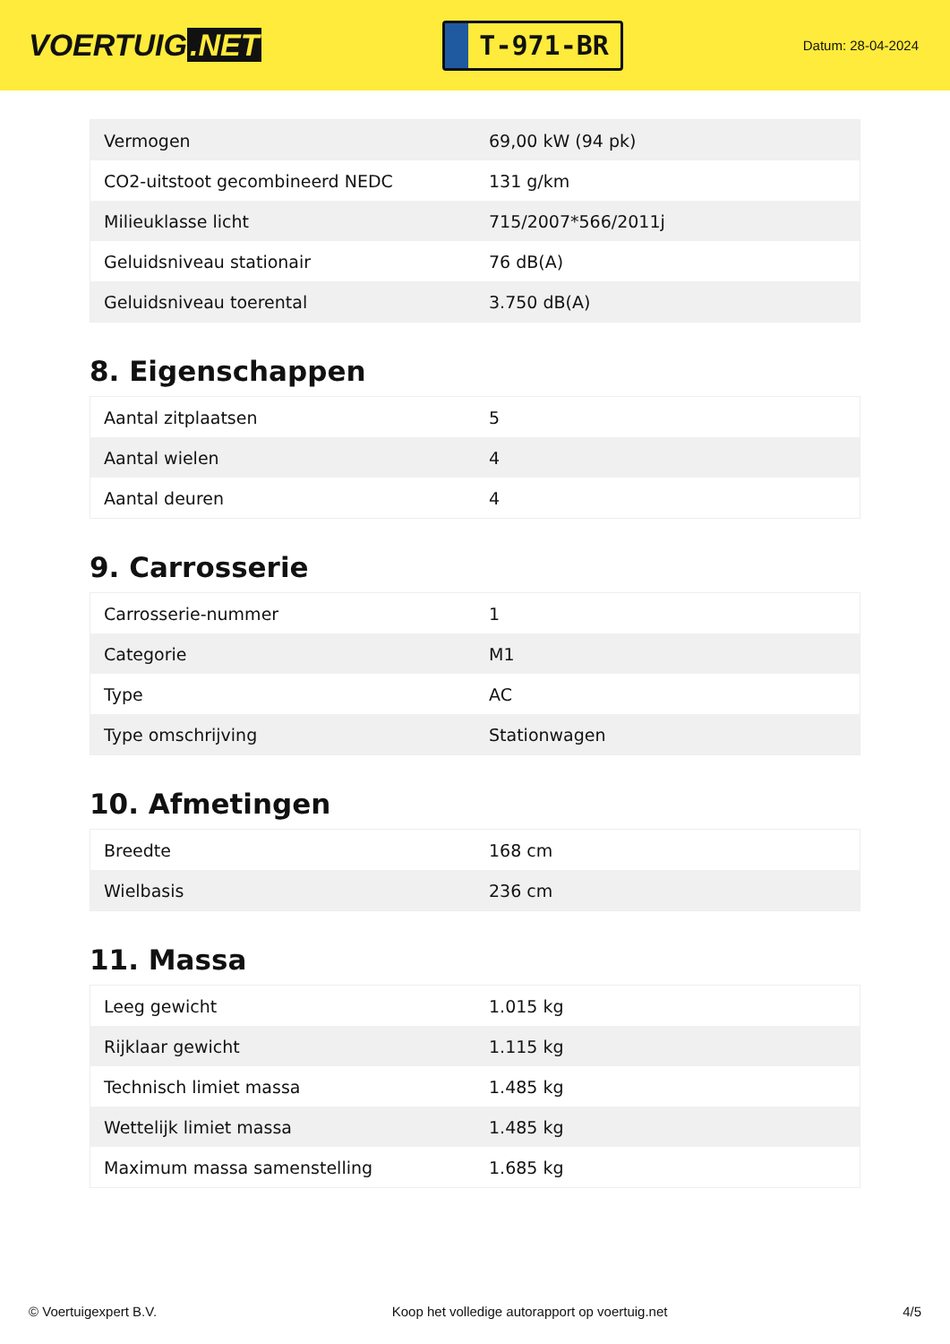VOERTUIG.NET
T-971-BR
Datum: 28-04-2024
| Vermogen | 69,00 kW (94 pk) |
| CO2-uitstoot gecombineerd NEDC | 131 g/km |
| Milieuklasse licht | 715/2007*566/2011j |
| Geluidsniveau stationair | 76 dB(A) |
| Geluidsniveau toerental | 3.750 dB(A) |
8. Eigenschappen
| Aantal zitplaatsen | 5 |
| Aantal wielen | 4 |
| Aantal deuren | 4 |
9. Carrosserie
| Carrosserie-nummer | 1 |
| Categorie | M1 |
| Type | AC |
| Type omschrijving | Stationwagen |
10. Afmetingen
| Breedte | 168 cm |
| Wielbasis | 236 cm |
11. Massa
| Leeg gewicht | 1.015 kg |
| Rijklaar gewicht | 1.115 kg |
| Technisch limiet massa | 1.485 kg |
| Wettelijk limiet massa | 1.485 kg |
| Maximum massa samenstelling | 1.685 kg |
© Voertuigexpert B.V. Koop het volledige autorapport op voertuig.net 4/5